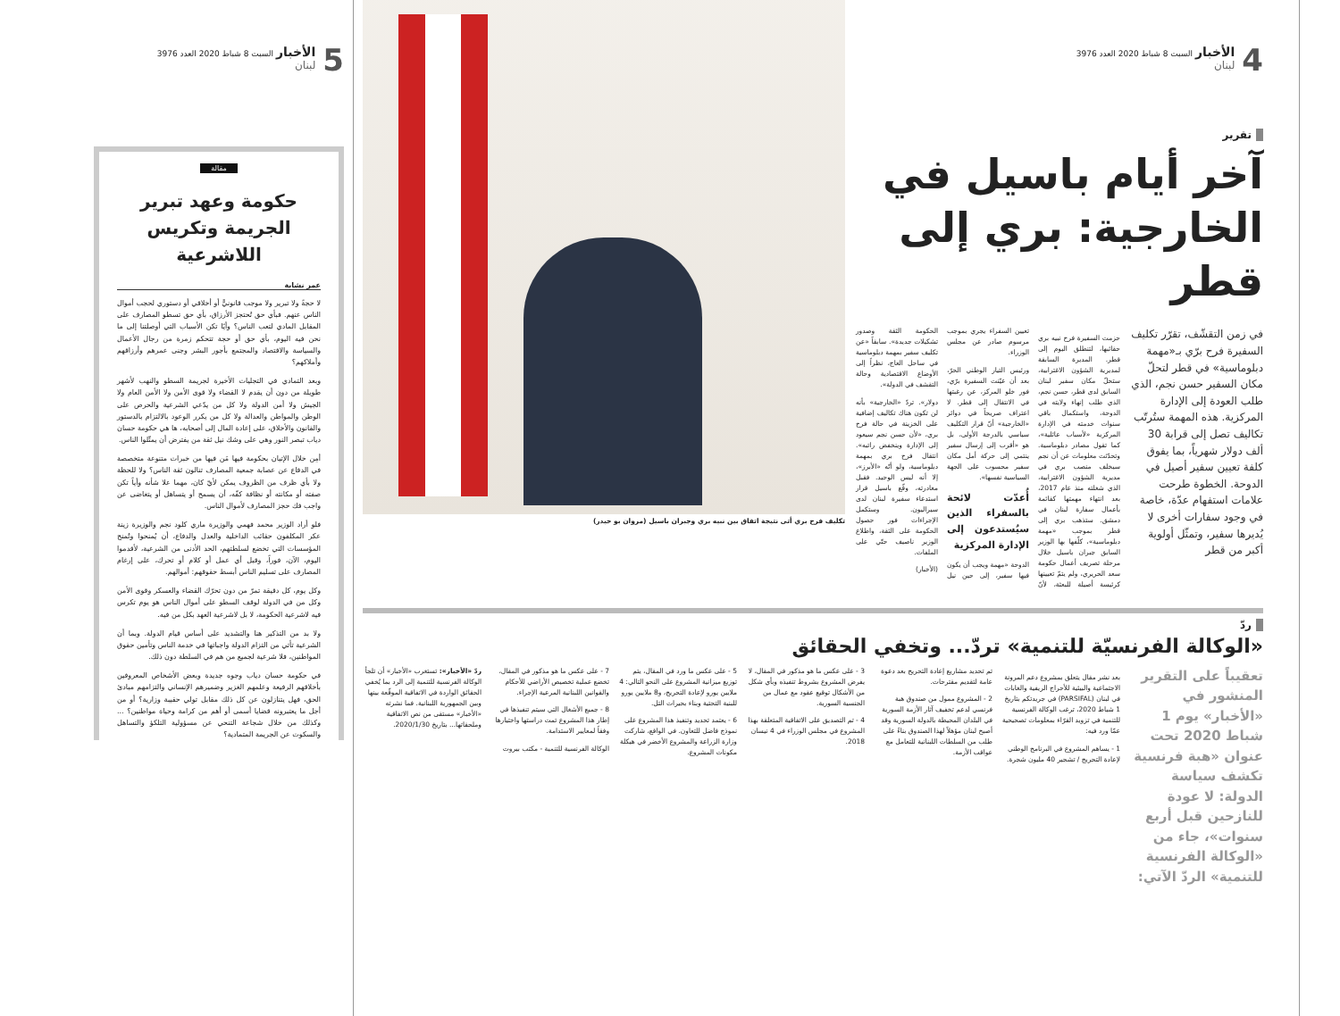4
الأخبار السبت 8 شباط 2020 العدد 3976
لبنان
تقرير
آخر أيام باسيل في الخارجية: بري إلى قطر
في زمن التقشّف، تقرّر تكليف السفيرة فرح برّي بـ«مهمة دبلوماسية» في قطر لتحلّ مكان السفير حسن نجم، الذي طلب العودة إلى الإدارة المركزية. هذه المهمة ستُرتّب تكاليف تصل إلى قرابة 30 ألف دولار شهرياً، بما يفوق كلفة تعيين سفير أصيل في الدوحة. الخطوة طرحت علامات استفهام عدّة، خاصة في وجود سفارات أخرى لا يُديرها سفير، وتمثّل أولوية أكبر من قطر
حزمت السفيرة فرح نبيه بري حقائبها، لتنطلق اليوم إلى قطر. المديرة السابقة لمديرية الشؤون الاغترابية، ستحلّ مكان سفير لبنان السابق لدى قطر، حسن نجم، الذي طلب إنهاء ولايته في الدوحة، واستكمال باقي سنوات خدمته في الإدارة المركزية «لأسباب عائلية»، كما تقول مصادر دبلوماسية. وتحدّثت معلومات عن أن نجم سيخلف منصب بري في مديرية الشؤون الاغترابية، الذي شغلته منذ عام 2017، بعد انتهاء مهمتها كقائمة بأعمال سفارة لبنان في دمشق. ستذهب بري إلى قطر بموجب «مهمة دبلوماسية»، كلّفها بها الوزير السابق جبران باسيل خلال مرحلة تصريف أعمال حكومة سعد الحريري، ولم يتمّ تعيينها كرئيسة أصيلة للبعثة، لأنّ تعيين السفراء يجري بموجب مرسوم صادر عن مجلس الوزراء.
ورئيس التيار الوطني الحرّ، بعد أن عيّنت السفيرة برّي، فور خلو المركز، عن رغبتها في الانتقال إلى قطر. لا اعتراف صريحاً في دوائر «الخارجية» أنّ قرار التكليف سياسي بالدرجة الأولى، بل هو «أقرب إلى إرسال سفير ينتمي إلى حركة أمل مكان سفير محسوب على الجهة السياسية نفسها».
أُعدّت لائحة بالسفراء الذين سيُستدعون إلى الإدارة المركزية
الدوحة «مهمة ويجب أن يكون فيها سفير، إلى حين نيل الحكومة الثقة وصدور تشكيلات جديدة». سابقاً «عن تكليف سفير بمهمة دبلوماسية في ساحل العاج، نظراً إلى الأوضاع الاقتصادية وحالة التقشف في الدولة».
دولار». تردّ «الخارجية» بأنه لن تكون هناك تكاليف إضافية على الخزينة في حالة فرح بري، «لأن حسن نجم سيعود إلى الإدارة وينخفض راتبه». انتقال فرح بري بمهمة دبلوماسية، ولو أنّه «الأبرز»، إلا أنه ليس الوحيد. فقبل مغادرته، وقّع باسيل قرار استدعاء سفيرة لبنان لدى سيراليون. وستكمل الإجراءات فور حصول الحكومة على الثقة، واطلاع الوزير ناصيف حتّي على الملفات.
(الأخبار)
تكليف فرح بري أتى نتيجة اتفاق بين نبيه بري وجبران باسيل (مروان بو حيدر)
ردّ
«الوكالة الفرنسيّة للتنمية» تردّ... وتخفي الحقائق
تعقيباً على التقرير المنشور في «الأخبار» يوم 1 شباط 2020 تحت عنوان «هبة فرنسية تكشف سياسة الدولة: لا عودة للنازحين قبل أربع سنوات»، جاء من «الوكالة الفرنسية للتنمية» الردّ الآتي:
بعد نشر مقال يتعلق بمشروع دعم المرونة الاجتماعية والبيئية للأحراج الريفية والغابات في لبنان (PARSIFAL) في جريدتكم بتاريخ 1 شباط 2020، ترغب الوكالة الفرنسية للتنمية في تزويد القرّاء بمعلومات تصحيحية عمّا ورد فيه:
1 - يساهم المشروع في البرنامج الوطني لإعادة التحريج / تشجير 40 مليون شجرة. تم تحديد مشاريع إعادة التحريج بعد دعوة عامة لتقديم مقترحات.
2 - المشروع ممول من صندوق هبة فرنسي لدعم تخفيف آثار الأزمة السورية في البلدان المحيطة بالدولة السورية وقد أصبح لبنان مؤهلاً لهذا الصندوق بناءً على طلب من السلطات اللبنانية للتعامل مع عواقب الأزمة.
3 - على عكس ما هو مذكور في المقال، لا يفرض المشروع بشروط تنفيذه وبأي شكل من الأشكال توقيع عقود مع عمال من الجنسية السورية.
4 - تم التصديق على الاتفاقية المتعلقة بهذا المشروع في مجلس الوزراء في 4 نيسان 2018.
5 - على عكس ما ورد في المقال، يتم توزيع ميزانية المشروع على النحو التالي: 4 ملايين يورو لإعادة التحريج، و8 ملايين يورو للبنية التحتية وبناء بحيرات التل.
6 - يعتمد تحديد وتنفيذ هذا المشروع على نموذج فاضل للتعاون. في الواقع، شاركت وزارة الزراعة والمشروع الأخضر في هيكلة مكونات المشروع.
7 - على عكس ما هو مذكور في المقال، تخضع عملية تخصيص الأراضي للأحكام والقوانين اللبنانية المرعية الإجراء.
8 - جميع الأشغال التي سيتم تنفيذها في إطار هذا المشروع تمت دراستها واختيارها وفقاً لمعايير الاستدامة.
الوكالة الفرنسية للتنمية - مكتب بيروت
ردّ «الأخبار»: تستغرب «الأخبار» أن تلجأ الوكالة الفرنسية للتنمية إلى الرد بما يُخفي الحقائق الواردة في الاتفاقية الموقّعة بينها وبين الجمهورية اللبنانية. فما نشرته «الأخبار» مستقى من نص الاتفاقية وملحقاتها... بتاريخ 2020/1/30.
5
الأخبار السبت 8 شباط 2020 العدد 3976
لبنان
مقالة
حكومة وعهد تبرير الجريمة وتكريس اللاشرعية
عمر نشابة
لا حجةً ولا تبرير ولا موجب قانونيًّ أو أخلاقي أو دستوري لحجب أموال الناس عنهم. فبأي حق تُحتجز الأرزاق، بأي حق تسطو المصارف على المقابل المادي لتعب الناس؟ وأيًا تكن الأسباب التي أوصلتنا إلى ما نحن فيه اليوم، بأي حق أو حجة تتحكم زمرة من رجال الأعمال والسياسة والاقتصاد والمجتمع بأجور البشر وجنى عمرهم وأرزاقهم وأملاكهم؟
وبعد التمادي في التجليات الأخيرة لجريمة السطو والنهب لأشهر طويلة من دون أن يقدم لا القضاء ولا قوى الأمن ولا الأمن العام ولا الجيش ولا أمن الدولة ولا كل من يدّعي الشرعية والحرص على الوطن والمواطن والعدالة ولا كل من يكرر الوعود بالالتزام بالدستور والقانون والأخلاق، على إعادة المال إلى أصحابه، ها هي حكومة حسان دياب تبصر النور وهي على وشك نيل ثقة من يفترض أن يمثّلوا الناس.
أمِن خلال الإتيان بحكومة فيها مَن فيها من خبرات متنوعة متخصصة في الدفاع عن عصابة جمعية المصارف تنالون ثقة الناس؟ ولا للحظة ولا بأي ظرف من الظروف يمكن لأيّ كان، مهما علا شأنه وأياً تكن صفته أو مكانته أو نظافة كفّه، أن يسمح أو يتساهل أو يتغاضى عن واجب فك حجز المصارف لأموال الناس.
فلو أراد الوزير محمد فهمي والوزيرة ماري كلود نجم والوزيرة زينة عكر المكلفون حقائب الداخلية والعدل والدفاع، أن يُمنحوا وتُمنح المؤسسات التي تخضع لسلطتهم، الحد الأدنى من الشرعية، لأقدموا اليوم، الآن، فوراً، وقبل أي عمل أو كلام أو تحرك، على إرغام المصارف على تسليم الناس أبسط حقوقهم: أموالهم.
وكل يوم، كل دقيقة تمرّ من دون تحرّك القضاء والعسكر وقوى الأمن وكل من في الدولة لوقف السطو على أموال الناس هو يوم تكرس فيه لاشرعية الحكومة، لا بل لاشرعية العهد بكل من فيه.
ولا بد من التذكير هنا والتشديد على أساس قيام الدولة. وبما أن الشرعية تأتي من التزام الدولة واجباتها في خدمة الناس وتأمين حقوق المواطنين، فلا شرعية لجميع من هم في السلطة دون ذلك.
في حكومة حسان دياب وجوه جديدة وبعض الأشخاص المعروفين بأخلاقهم الرفيعة وعلمهم الغزير وضميرهم الإنساني والتزامهم مبادئ الحق، فهل يتنازلون عن كل ذلك مقابل تولي حقيبة وزارية؟ أو من أجل ما يعتبرونه قضايا أسمى أو أهم من كرامة وحياة مواطنين؟ ... وكذلك من خلال شجاعة التنحي عن مسؤولية التلكؤ والتساهل والسكوت عن الجريمة المتمادية؟